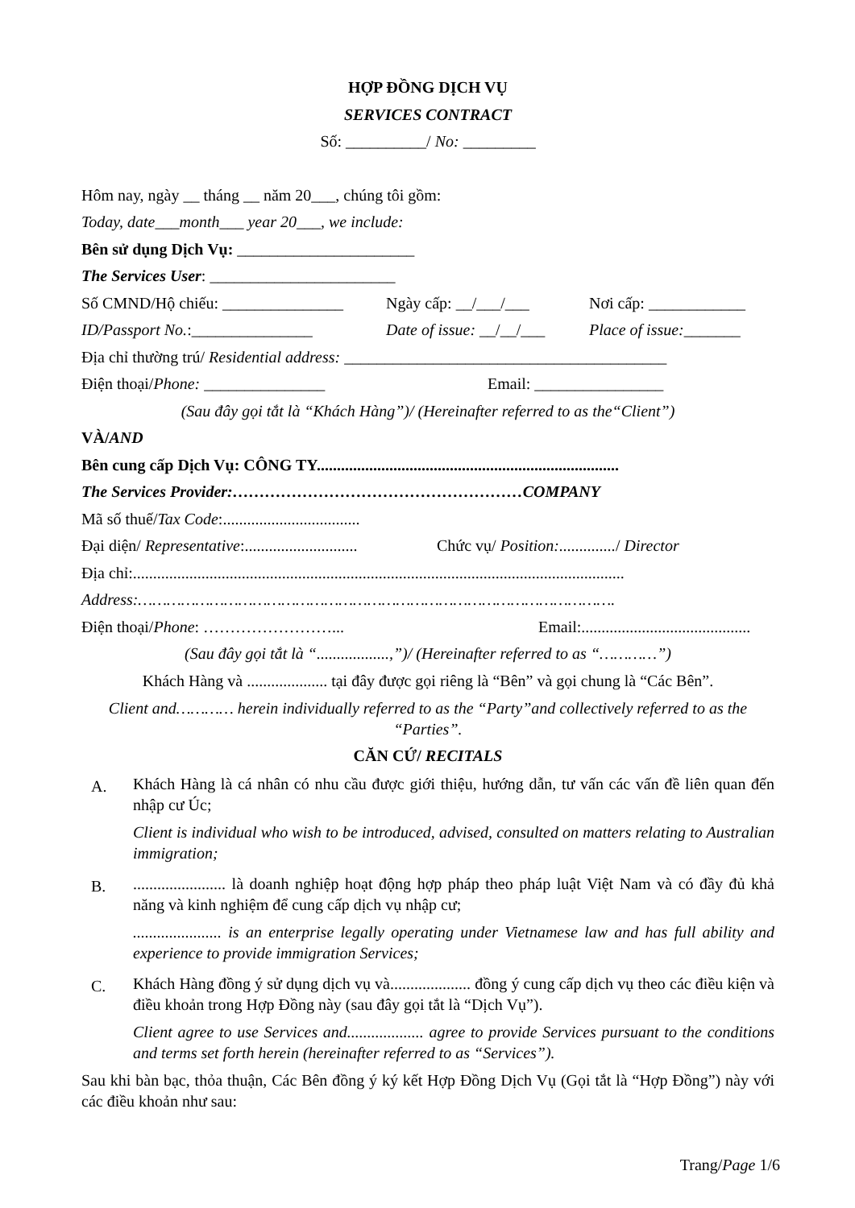HỢP ĐỒNG DỊCH VỤ
SERVICES CONTRACT
Số: __________/ No: _________
Hôm nay, ngày __ tháng __ năm 20___, chúng tôi gồm:
Today, date___month___ year 20___, we include:
Bên sử dụng Dịch Vụ: ______________________
The Services User: _______________________
Số CMND/Hộ chiếu: _______________ Ngày cấp: __/___/___ Nơi cấp: ____________
ID/Passport No.:_______________ Date of issue: __/__/___ Place of issue:_______
Địa chỉ thường trú/ Residential address: ________________________________________
Điện thoại/Phone: _______________ Email: ________________
(Sau đây gọi tắt là “Khách Hàng”)/ (Hereinafter referred to as the“Client”)
VÀ/AND
Bên cung cấp Dịch Vụ: CÔNG TY...........................................................................
The Services Provider:………………………………………………COMPANY
Mã số thuế/Tax Code:..................................
Đại diện/ Representative:............................ Chức vụ/ Position:............../ Director
Địa chỉ:..........................................................................................................................
Address:……………………………………………………………………………………….
Điện thoại/Phone: ……………………... Email:..........................................
(Sau đây gọi tắt là “..................,”)/ (Hereinafter referred to as “…………”)
Khách Hàng và .................... tại đây được gọi riêng là “Bên” và gọi chung là “Các Bên”.
Client and………… herein individually referred to as the “Party”and collectively referred to as the “Parties”.
CĂN CỨ/ RECITALS
A.
Khách Hàng là cá nhân có nhu cầu được giới thiệu, hướng dẫn, tư vấn các vấn đề liên quan đến nhập cư Úc;
Client is individual who wish to be introduced, advised, consulted on matters relating to Australian immigration;
B.
....................... là doanh nghiệp hoạt động hợp pháp theo pháp luật Việt Nam và có đầy đủ khả năng và kinh nghiệm để cung cấp dịch vụ nhập cư;
...................... is an enterprise legally operating under Vietnamese law and has full ability and experience to provide immigration Services;
C.
Khách Hàng đồng ý sử dụng dịch vụ và.................... đồng ý cung cấp dịch vụ theo các điều kiện và điều khoản trong Hợp Đồng này (sau đây gọi tắt là “Dịch Vụ”).
Client agree to use Services and................... agree to provide Services pursuant to the conditions and terms set forth herein (hereinafter referred to as “Services”).
Sau khi bàn bạc, thỏa thuận, Các Bên đồng ý ký kết Hợp Đồng Dịch Vụ (Gọi tắt là “Hợp Đồng”) này với các điều khoản như sau:
Trang/Page 1/6